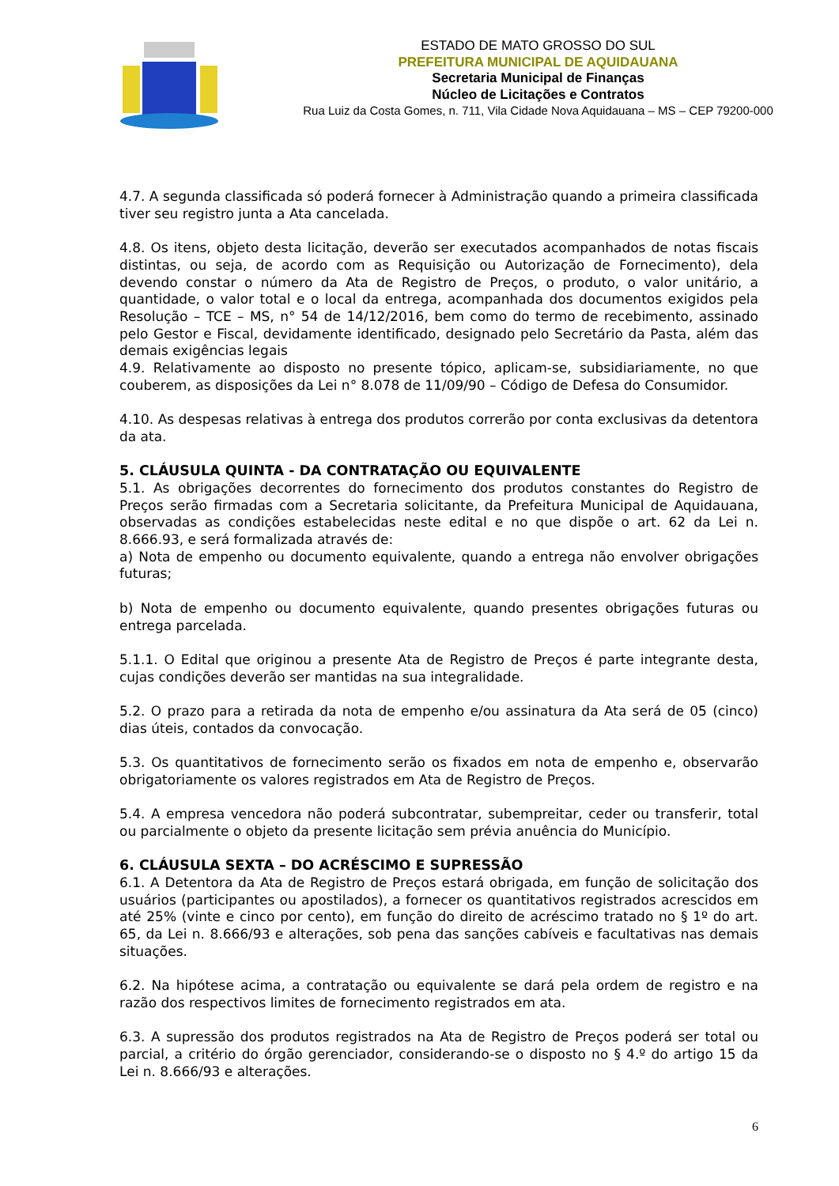ESTADO DE MATO GROSSO DO SUL
PREFEITURA MUNICIPAL DE AQUIDAUANA
Secretaria Municipal de Finanças
Núcleo de Licitações e Contratos
Rua Luiz da Costa Gomes, n. 711, Vila Cidade Nova Aquidauana – MS – CEP 79200-000
4.7. A segunda classificada só poderá fornecer à Administração quando a primeira classificada tiver seu registro junta a Ata cancelada.
4.8. Os itens, objeto desta licitação, deverão ser executados acompanhados de notas fiscais distintas, ou seja, de acordo com as Requisição ou Autorização de Fornecimento), dela devendo constar o número da Ata de Registro de Preços, o produto, o valor unitário, a quantidade, o valor total e o local da entrega, acompanhada dos documentos exigidos pela Resolução – TCE – MS, n° 54 de 14/12/2016, bem como do termo de recebimento, assinado pelo Gestor e Fiscal, devidamente identificado, designado pelo Secretário da Pasta, além das demais exigências legais
4.9. Relativamente ao disposto no presente tópico, aplicam-se, subsidiariamente, no que couberem, as disposições da Lei n° 8.078 de 11/09/90 – Código de Defesa do Consumidor.
4.10. As despesas relativas à entrega dos produtos correrão por conta exclusivas da detentora da ata.
5. CLÁUSULA QUINTA - DA CONTRATAÇÃO OU EQUIVALENTE
5.1. As obrigações decorrentes do fornecimento dos produtos constantes do Registro de Preços serão firmadas com a Secretaria solicitante, da Prefeitura Municipal de Aquidauana, observadas as condições estabelecidas neste edital e no que dispõe o art. 62 da Lei n. 8.666.93, e será formalizada através de:
a) Nota de empenho ou documento equivalente, quando a entrega não envolver obrigações futuras;
b) Nota de empenho ou documento equivalente, quando presentes obrigações futuras ou entrega parcelada.
5.1.1. O Edital que originou a presente Ata de Registro de Preços é parte integrante desta, cujas condições deverão ser mantidas na sua integralidade.
5.2. O prazo para a retirada da nota de empenho e/ou assinatura da Ata será de 05 (cinco) dias úteis, contados da convocação.
5.3. Os quantitativos de fornecimento serão os fixados em nota de empenho e, observarão obrigatoriamente os valores registrados em Ata de Registro de Preços.
5.4. A empresa vencedora não poderá subcontratar, subempreitar, ceder ou transferir, total ou parcialmente o objeto da presente licitação sem prévia anuência do Município.
6. CLÁUSULA SEXTA – DO ACRÉSCIMO E SUPRESSÃO
6.1. A Detentora da Ata de Registro de Preços estará obrigada, em função de solicitação dos usuários (participantes ou apostilados), a fornecer os quantitativos registrados acrescidos em até 25% (vinte e cinco por cento), em função do direito de acréscimo tratado no § 1º do art. 65, da Lei n. 8.666/93 e alterações, sob pena das sanções cabíveis e facultativas nas demais situações.
6.2. Na hipótese acima, a contratação ou equivalente se dará pela ordem de registro e na razão dos respectivos limites de fornecimento registrados em ata.
6.3. A supressão dos produtos registrados na Ata de Registro de Preços poderá ser total ou parcial, a critério do órgão gerenciador, considerando-se o disposto no § 4.º do artigo 15 da Lei n. 8.666/93 e alterações.
6